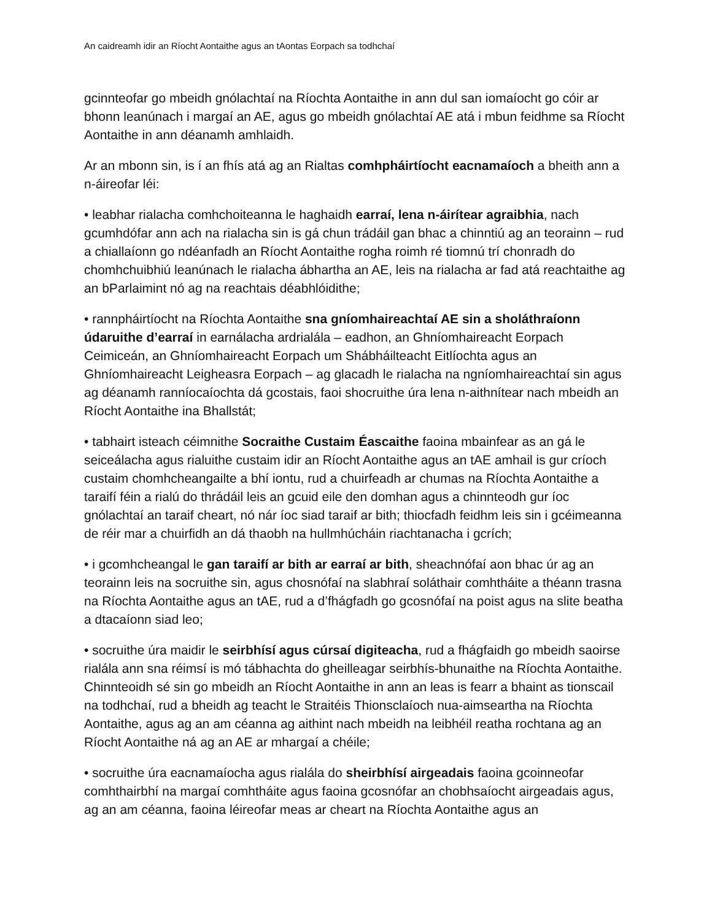An caidreamh idir an Ríocht Aontaithe agus an tAontas Eorpach sa todhchaí
gcinnteofar go mbeidh gnólachtaí na Ríochta Aontaithe in ann dul san iomaíocht go cóir ar bhonn leanúnach i margaí an AE, agus go mbeidh gnólachtaí AE atá i mbun feidhme sa Ríocht Aontaithe in ann déanamh amhlaidh.
Ar an mbonn sin, is í an fhís atá ag an Rialtas comhpháirtíocht eacnamaíoch a bheith ann a n-áireofar léi:
• leabhar rialacha comhchoiteanna le haghaidh earraí, lena n-áirítear agraibhia, nach gcumhdófar ann ach na rialacha sin is gá chun trádáil gan bhac a chinntiú ag an teorainn – rud a chiallaíonn go ndéanfadh an Ríocht Aontaithe rogha roimh ré tiomnú trí chonradh do chomhchuibhiú leanúnach le rialacha ábhartha an AE, leis na rialacha ar fad atá reachtaithe ag an bParlaimint nó ag na reachtais déabhlóidithe;
• rannpháirtíocht na Ríochta Aontaithe sna gníomhaireachtaí AE sin a sholáthraíonn údaruithe d’earraí in earnálacha ardrialála – eadhon, an Ghníomhaireacht Eorpach Ceimiceán, an Ghníomhaireacht Eorpach um Shábháilteacht Eitlíochta agus an Ghníomhaireacht Leigheasra Eorpach – ag glacadh le rialacha na ngníomhaireachtaí sin agus ag déanamh ranníocaíochta dá gcostais, faoi shocruithe úra lena n-aithnítear nach mbeidh an Ríocht Aontaithe ina Bhallstát;
• tabhairt isteach céimnithe Socraithe Custaim Éascaithe faoina mbainfear as an gá le seiceálacha agus rialuithe custaim idir an Ríocht Aontaithe agus an tAE amhail is gur críoch custaim chomhcheangailte a bhí iontu, rud a chuirfeadh ar chumas na Ríochta Aontaithe a taraifí féin a rialú do thrádáil leis an gcuid eile den domhan agus a chinnteodh gur íoc gnólachtaí an taraif cheart, nó nár íoc siad taraif ar bith; thiocfadh feidhm leis sin i gcéimeanna de réir mar a chuirfidh an dá thaobh na hullmhúcháin riachtanacha i gcrích;
• i gcomhcheangal le gan taraifí ar bith ar earraí ar bith, sheachnófaí aon bhac úr ag an teorainn leis na socruithe sin, agus chosnófaí na slabhraí soláthair comhtháite a théann trasna na Ríochta Aontaithe agus an tAE, rud a d’fhágfadh go gcosnófaí na poist agus na slite beatha a dtacaíonn siad leo;
• socruithe úra maidir le seirbhísí agus cúrsaí digiteacha, rud a fhágfaidh go mbeidh saoirse rialála ann sna réimsí is mó tábhachta do gheilleagar seirbhís-bhunaithe na Ríochta Aontaithe. Chinnteoidh sé sin go mbeidh an Ríocht Aontaithe in ann an leas is fearr a bhaint as tionscail na todhchaí, rud a bheidh ag teacht le Straitéis Thionsclaíoch nua-aimseartha na Ríochta Aontaithe, agus ag an am céanna ag aithint nach mbeidh na leibhéil reatha rochtana ag an Ríocht Aontaithe ná ag an AE ar mhargaí a chéile;
• socruithe úra eacnamaíocha agus rialála do sheirbhísí airgeadais faoina gcoinneofar comhthairbhí na margaí comhtháite agus faoina gcosnófar an chobhsaíocht airgeadais agus, ag an am céanna, faoina léireofar meas ar cheart na Ríochta Aontaithe agus an